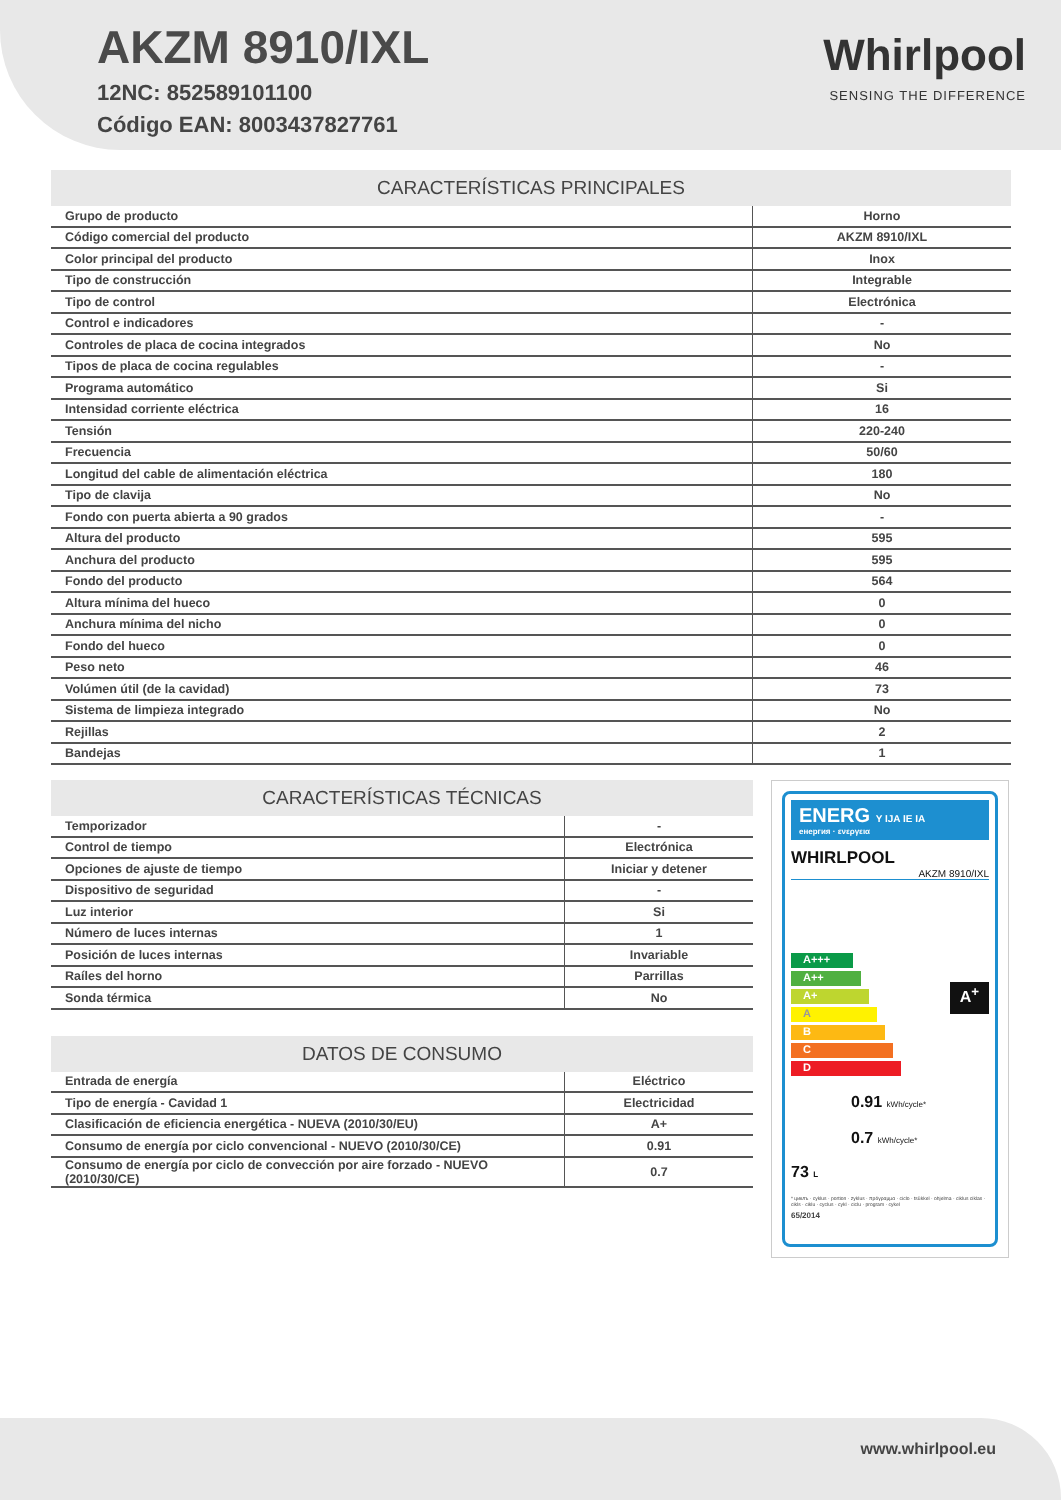AKZM 8910/IXL
12NC: 852589101100
Código EAN: 8003437827761
Whirlpool
SENSING THE DIFFERENCE
| CARACTERÍSTICAS PRINCIPALES | |
| --- | --- |
| Grupo de producto | Horno |
| Código comercial del producto | AKZM 8910/IXL |
| Color principal del producto | Inox |
| Tipo de construcción | Integrable |
| Tipo de control | Electrónica |
| Control e indicadores | - |
| Controles de placa de cocina integrados | No |
| Tipos de placa de cocina regulables | - |
| Programa automático | Si |
| Intensidad corriente eléctrica | 16 |
| Tensión | 220-240 |
| Frecuencia | 50/60 |
| Longitud del cable de alimentación eléctrica | 180 |
| Tipo de clavija | No |
| Fondo con puerta abierta a 90 grados | - |
| Altura del producto | 595 |
| Anchura del producto | 595 |
| Fondo del producto | 564 |
| Altura mínima del hueco | 0 |
| Anchura mínima del nicho | 0 |
| Fondo del hueco | 0 |
| Peso neto | 46 |
| Volúmen útil (de la cavidad) | 73 |
| Sistema de limpieza integrado | No |
| Rejillas | 2 |
| Bandejas | 1 |
| CARACTERÍSTICAS TÉCNICAS | |
| --- | --- |
| Temporizador | - |
| Control de tiempo | Electrónica |
| Opciones de ajuste de tiempo | Iniciar y detener |
| Dispositivo de seguridad | - |
| Luz interior | Si |
| Número de luces internas | 1 |
| Posición de luces internas | Invariable |
| Raíles del horno | Parrillas |
| Sonda térmica | No |
| DATOS DE CONSUMO | |
| --- | --- |
| Entrada de energía | Eléctrico |
| Tipo de energía - Cavidad 1 | Electricidad |
| Clasificación de eficiencia energética - NUEVA (2010/30/EU) | A+ |
| Consumo de energía por ciclo convencional - NUEVO (2010/30/CE) | 0.91 |
| Consumo de energía por ciclo de convección por aire forzado - NUEVO (2010/30/CE) | 0.7 |
ENERG Y IJA IE IA
енергия · ενεργεια
WHIRLPOOL
AKZM 8910/IXL
A+++
A++
A+
A
B
C
D
A<sup>+</sup>
73 L
0.91 kWh/cycle*
0.7 kWh/cycle*
* циклъ · cyklus · portion · zyklus · πρόγραμμα · ciclo · tsükkel · ohjelma · ciklus ciklas · cikls · ciklu · cyclus · cykl · ciclu · program · cykel
65/2014
www.whirlpool.eu